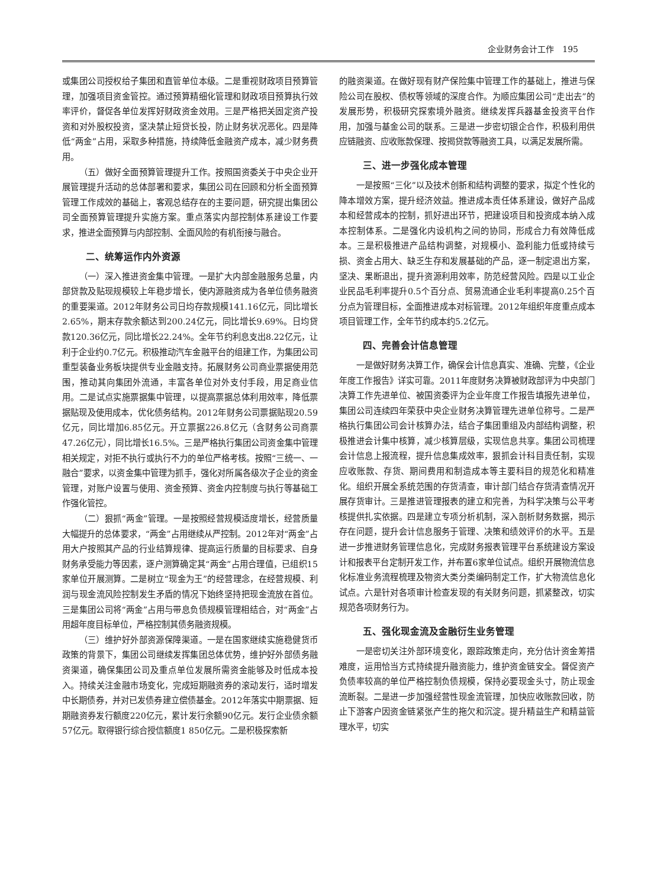企业财务会计工作　195
或集团公司授权给子集团和直管单位本级。二是重视财政项目预算管理，加强项目资金管控。通过预算精细化管理和财政项目预算执行效率评价，督促各单位发挥好财政资金效用。三是严格把关固定资产投资和对外股权投资，坚决禁止短贷长投，防止财务状况恶化。四是降低“两金”占用，采取多种措施，持续降低金融资产成本，减少财务费用。
（五）做好全面预算管理提升工作。按照国资委关于中央企业开展管理提升活动的总体部署和要求，集团公司在回顾和分析全面预算管理工作成效的基础上，客观总结存在的主要问题，研究提出集团公司全面预算管理提升实施方案。重点落实内部控制体系建设工作要求，推进全面预算与内部控制、全面风险的有机衔接与融合。
二、统筹运作内外资源
（一）深入推进资金集中管理。一是扩大内部金融服务总量，内部贷款及贴现规模较上年稳步增长，使内源融资成为各单位债务融资的重要渠道。2012年财务公司日均存款规模141.16亿元，同比增长2.65%，期末存款余额达到200.24亿元，同比增长9.69%。日均贷款120.36亿元，同比增长22.24%。全年节约利息支出8.22亿元，让利于企业约0.7亿元。积极推动汽车金融平台的组建工作，为集团公司重型装备业务板块提供专业金融支持。拓展财务公司商业票据使用范围，推动其向集团外流通，丰富各单位对外支付手段，用足商业信用。二是试点实施票据集中管理，以提高票据总体利用效率，降低票据贴现及使用成本，优化债务结构。2012年财务公司票据贴现20.59亿元，同比增加6.85亿元。开立票据226.8亿元（含财务公司商票47.26亿元），同比增长16.5%。三是严格执行集团公司资金集中管理相关规定，对拒不执行或执行不力的单位严格考核。按照“三统一、一融合”要求，以资金集中管理为抓手，强化对所属各级次子企业的资金管理，对账户设置与使用、资金预算、资金内控制度与执行等基础工作强化管控。
（二）狠抓“两金”管理。一是按照经营规模适度增长，经营质量大幅提升的总体要求，“两金”占用继续从严控制。2012年对“两金”占用大户按照其产品的行业结算规律、提高运行质量的目标要求、自身财务承受能力等因素，逐户测算确定其“两金”占用合理值，已组织15家单位开展测算。二是树立“现金为王”的经营理念，在经营规模、利润与现金流风险控制发生矛盾的情况下始终坚持把现金流放在首位。三是集团公司将“两金”占用与带息负债规模管理相结合，对“两金”占用超年度目标单位，严格控制其债务融资规模。
（三）维护好外部资源保障渠道。一是在国家继续实施稳健货币政策的背景下，集团公司继续发挥集团总体优势，维护好外部债务融资渠道，确保集团公司及重点单位发展所需资金能够及时低成本投入。持续关注金融市场变化，完成短期融资券的滚动发行，适时增发中长期债券，并对已发债券建立偿债基金。2012年落实中期票据、短期融资券发行额度220亿元，累计发行余额90亿元。发行企业债余额57亿元。取得银行综合授信额度1 850亿元。二是积极探索新
的融资渠道。在做好现有财产保险集中管理工作的基础上，推进与保险公司在股权、债权等领域的深度合作。为顺应集团公司“走出去”的发展形势，积极研究探索境外融资。继续发挥兵器基金投资平台作用，加强与基金公司的联系。三是进一步密切银企合作，积极利用供应链融资、应收账款保理、按揭贷款等融资工具，以满足发展所需。
三、进一步强化成本管理
一是按照“三化”以及技术创新和结构调整的要求，拟定个性化的降本增效方案，提升经济效益。推进成本责任体系建设，做好产品成本和经营成本的控制，抓好进出环节，把建设项目和投资成本纳入成本控制体系。二是强化内设机构之间的协同，形成合力有效降低成本。三是积极推进产品结构调整，对规模小、盈利能力低或持续亏损、资金占用大、缺乏生存和发展基础的产品，逐一制定退出方案，坚决、果断退出，提升资源利用效率，防范经营风险。四是以工业企业民品毛利率提升0.5个百分点、贸易流通企业毛利率提高0.25个百分点为管理目标，全面推进成本对标管理。2012年组织年度重点成本项目管理工作，全年节约成本约5.2亿元。
四、完善会计信息管理
一是做好财务决算工作，确保会计信息真实、准确、完整，《企业年度工作报告》详实可靠。2011年度财务决算被财政部评为中央部门决算工作先进单位、被国资委评为企业年度工作报告填报先进单位，集团公司连续四年荣获中央企业财务决算管理先进单位称号。二是严格执行集团公司会计核算办法，结合子集团重组及内部结构调整，积极推进会计集中核算，减少核算层级，实现信息共享。集团公司梳理会计信息上报流程，提升信息集成效率，狠抓会计科目责任制，实现应收账款、存货、期间费用和制造成本等主要科目的规范化和精准化。组织开展全系统范围的存货清查，审计部门结合存货清查情况开展存货审计。三是推进管理报表的建立和完善，为科学决策与公平考核提供扎实依据。四是建立专项分析机制，深入剖析财务数据，揭示存在问题，提升会计信息服务于管理、决策和绩效评价的水平。五是进一步推进财务管理信息化，完成财务报表管理平台系统建设方案设计和报表平台定制开发工作，并布置6家单位试点。组织开展物流信息化标准业务流程梳理及物资大类分类编码制定工作，扩大物流信息化试点。六是针对各项审计检查发现的有关财务问题，抓紧整改，切实规范各项财务行为。
五、强化现金流及金融衍生业务管理
一是密切关注外部环境变化，跟踪政策走向，充分估计资金筹措难度，运用恰当方式持续提升融资能力，维护资金链安全。督促资产负债率较高的单位严格控制负债规模，保持必要现金头寸，防止现金流断裂。二是进一步加强经营性现金流管理，加快应收账款回收，防止下游客户因资金链紧张产生的拖欠和沉淀。提升精益生产和精益管理水平，切实